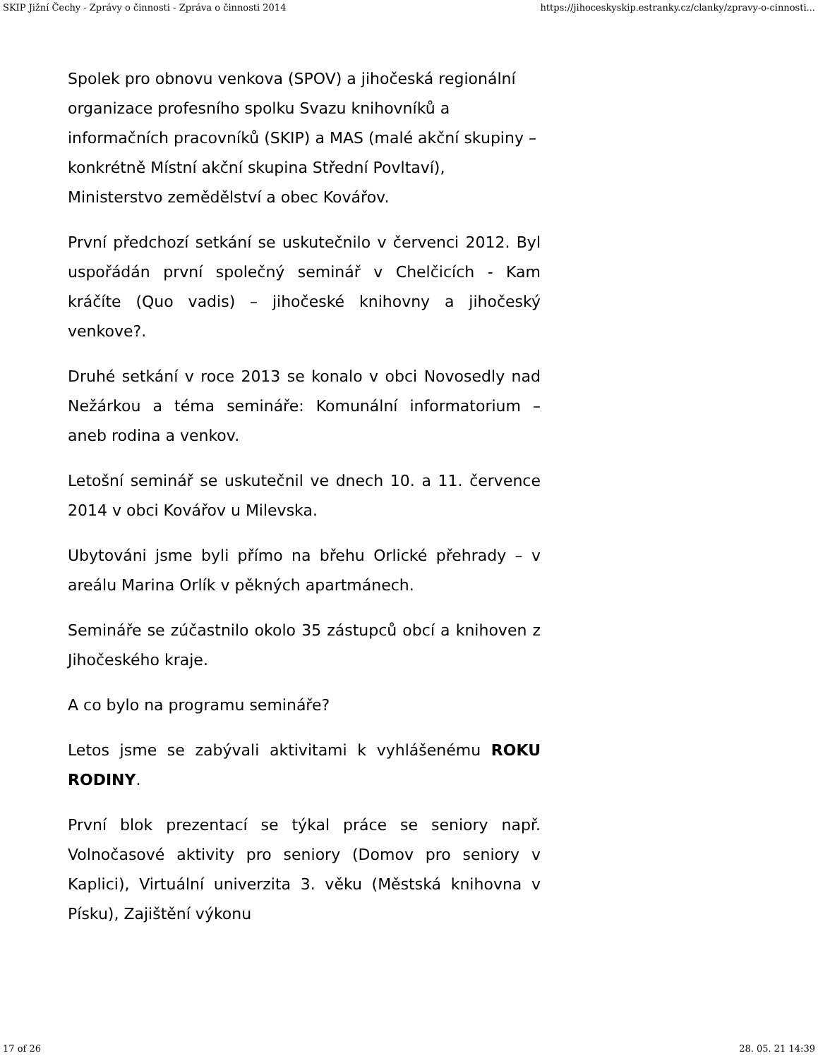SKIP Jižní Čechy - Zprávy o činnosti - Zpráva o činnosti 2014 https://jihoceskyskip.estranky.cz/clanky/zpravy-o-cinnosti...
Spolek pro obnovu venkova (SPOV) a jihočeská regionální organizace profesního spolku Svazu knihovníků a informačních pracovníků (SKIP) a MAS (malé akční skupiny – konkrétně Místní akční skupina Střední Povltaví), Ministerstvo zemědělství a obec Kovářov.
První předchozí setkání se uskutečnilo v červenci 2012. Byl uspořádán první společný seminář v Chelčicích - Kam kráčíte (Quo vadis) – jihočeské knihovny a jihočeský venkove?.
Druhé setkání v roce 2013 se konalo v obci Novosedly nad Nežárkou a téma semináře: Komunální informatorium – aneb rodina a venkov.
Letošní seminář se uskutečnil ve dnech 10. a 11. července 2014 v obci Kovářov u Milevska.
Ubytováni jsme byli přímo na břehu Orlické přehrady – v areálu Marina Orlík v pěkných apartmánech.
Semináře se zúčastnilo okolo 35 zástupců obcí a knihoven z Jihočeského kraje.
A co bylo na programu semináře?
Letos jsme se zabývali aktivitami k vyhlášenému ROKU RODINY.
První blok prezentací se týkal práce se seniory např. Volnočasové aktivity pro seniory (Domov pro seniory v Kaplici), Virtuální univerzita 3. věku (Městská knihovna v Písku), Zajištění výkonu
17 of 26 28. 05. 21 14:39